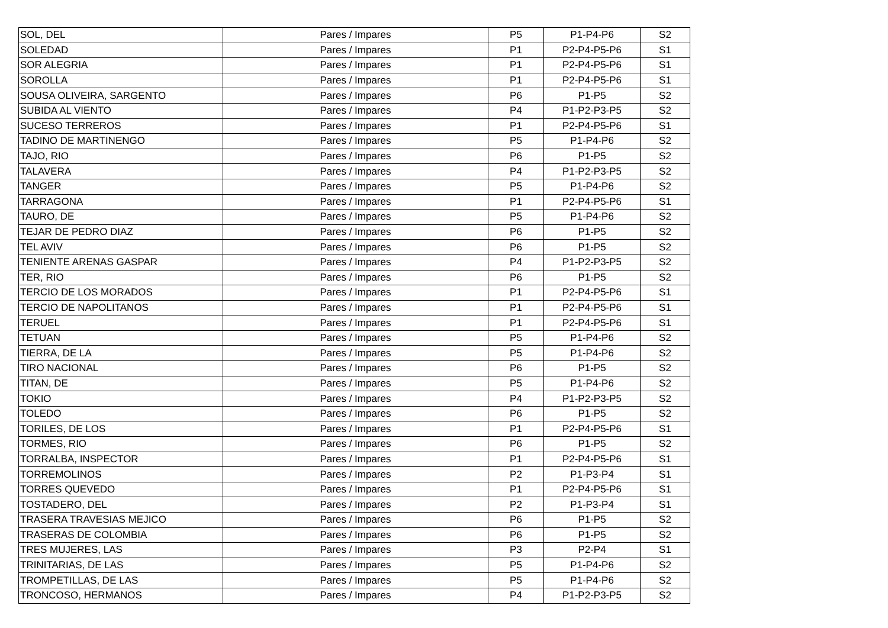| SOL, DEL | Pares / Impares | P5 | P1-P4-P6 | S2 |
| SOLEDAD | Pares / Impares | P1 | P2-P4-P5-P6 | S1 |
| SOR ALEGRIA | Pares / Impares | P1 | P2-P4-P5-P6 | S1 |
| SOROLLA | Pares / Impares | P1 | P2-P4-P5-P6 | S1 |
| SOUSA OLIVEIRA, SARGENTO | Pares / Impares | P6 | P1-P5 | S2 |
| SUBIDA AL VIENTO | Pares / Impares | P4 | P1-P2-P3-P5 | S2 |
| SUCESO TERREROS | Pares / Impares | P1 | P2-P4-P5-P6 | S1 |
| TADINO DE MARTINENGO | Pares / Impares | P5 | P1-P4-P6 | S2 |
| TAJO, RIO | Pares / Impares | P6 | P1-P5 | S2 |
| TALAVERA | Pares / Impares | P4 | P1-P2-P3-P5 | S2 |
| TANGER | Pares / Impares | P5 | P1-P4-P6 | S2 |
| TARRAGONA | Pares / Impares | P1 | P2-P4-P5-P6 | S1 |
| TAURO, DE | Pares / Impares | P5 | P1-P4-P6 | S2 |
| TEJAR DE PEDRO DIAZ | Pares / Impares | P6 | P1-P5 | S2 |
| TEL AVIV | Pares / Impares | P6 | P1-P5 | S2 |
| TENIENTE ARENAS GASPAR | Pares / Impares | P4 | P1-P2-P3-P5 | S2 |
| TER, RIO | Pares / Impares | P6 | P1-P5 | S2 |
| TERCIO DE LOS MORADOS | Pares / Impares | P1 | P2-P4-P5-P6 | S1 |
| TERCIO DE NAPOLITANOS | Pares / Impares | P1 | P2-P4-P5-P6 | S1 |
| TERUEL | Pares / Impares | P1 | P2-P4-P5-P6 | S1 |
| TETUAN | Pares / Impares | P5 | P1-P4-P6 | S2 |
| TIERRA, DE LA | Pares / Impares | P5 | P1-P4-P6 | S2 |
| TIRO NACIONAL | Pares / Impares | P6 | P1-P5 | S2 |
| TITAN, DE | Pares / Impares | P5 | P1-P4-P6 | S2 |
| TOKIO | Pares / Impares | P4 | P1-P2-P3-P5 | S2 |
| TOLEDO | Pares / Impares | P6 | P1-P5 | S2 |
| TORILES, DE LOS | Pares / Impares | P1 | P2-P4-P5-P6 | S1 |
| TORMES, RIO | Pares / Impares | P6 | P1-P5 | S2 |
| TORRALBA, INSPECTOR | Pares / Impares | P1 | P2-P4-P5-P6 | S1 |
| TORREMOLINOS | Pares / Impares | P2 | P1-P3-P4 | S1 |
| TORRES QUEVEDO | Pares / Impares | P1 | P2-P4-P5-P6 | S1 |
| TOSTADERO, DEL | Pares / Impares | P2 | P1-P3-P4 | S1 |
| TRASERA TRAVESIAS MEJICO | Pares / Impares | P6 | P1-P5 | S2 |
| TRASERAS DE COLOMBIA | Pares / Impares | P6 | P1-P5 | S2 |
| TRES MUJERES, LAS | Pares / Impares | P3 | P2-P4 | S1 |
| TRINITARIAS, DE LAS | Pares / Impares | P5 | P1-P4-P6 | S2 |
| TROMPETILLAS, DE LAS | Pares / Impares | P5 | P1-P4-P6 | S2 |
| TRONCOSO, HERMANOS | Pares / Impares | P4 | P1-P2-P3-P5 | S2 |